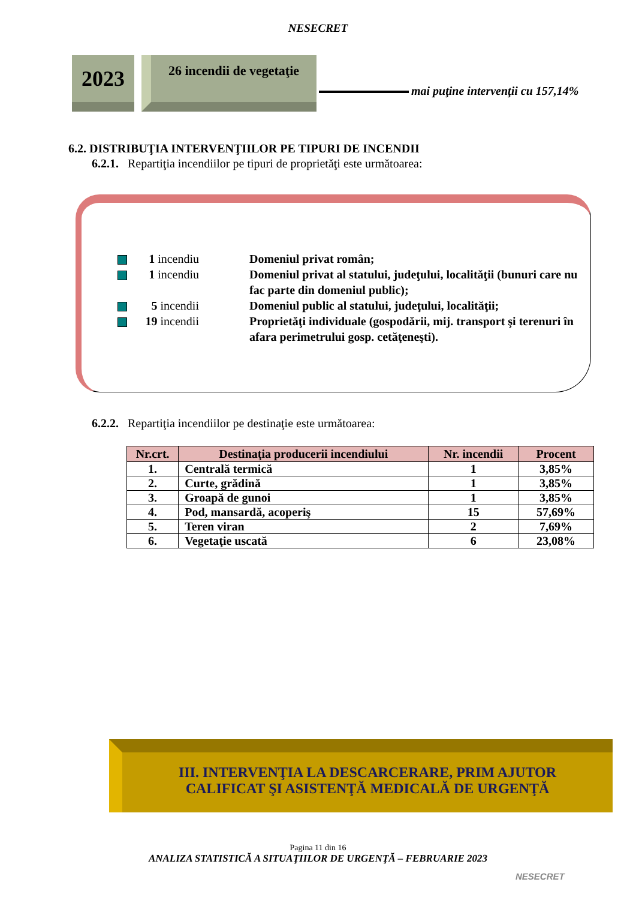NESECRET
2023
26 incendii de vegetaţie
mai puţine intervenţii cu 157,14%
6.2. DISTRIBUŢIA INTERVENŢIILOR PE TIPURI DE INCENDII
6.2.1. Repartiţia incendiilor pe tipuri de proprietăţi este următoarea:
1 incendiu Domeniul privat român;
1 incendiu Domeniul privat al statului, judeţului, localităţii (bunuri care nu fac parte din domeniul public);
5 incendii Domeniul public al statului, judeţului, localităţii;
19 incendii
Proprietăţi individuale (gospodării, mij. transport şi terenuri în afara perimetrului gosp. cetăţeneşti).
6.2.2. Repartiţia incendiilor pe destinaţie este următoarea:
| Nr.crt. | Destinaţia producerii incendiului | Nr. incendii | Procent |
| --- | --- | --- | --- |
| 1. | Centrală termică | 1 | 3,85% |
| 2. | Curte, grădină | 1 | 3,85% |
| 3. | Groapă de gunoi | 1 | 3,85% |
| 4. | Pod, mansardă, acoperiş | 15 | 57,69% |
| 5. | Teren viran | 2 | 7,69% |
| 6. | Vegetaţie uscată | 6 | 23,08% |
III. INTERVENŢIA LA DESCARCERARE, PRIM AJUTOR
CALIFICAT ŞI ASISTENŢĂ MEDICALĂ DE URGENŢĂ
Pagina 11 din 16
ANALIZA STATISTICĂ A SITUAŢIILOR DE URGENŢĂ – FEBRUARIE 2023
NESECRET